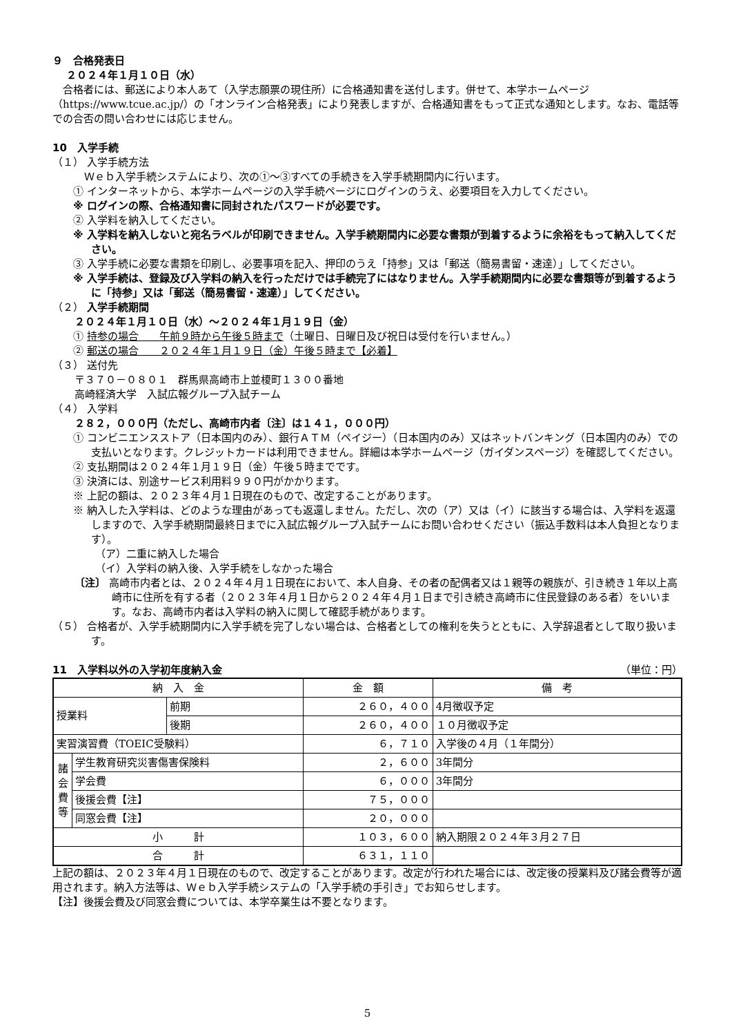９　合格発表日
２０２４年１月１０日（水）
合格者には、郵送により本人あて（入学志願票の現住所）に合格通知書を送付します。併せて、本学ホームページ（https://www.tcue.ac.jp/）の「オンライン合格発表」により発表しますが、合格通知書をもって正式な通知とします。なお、電話等での合否の問い合わせには応じません。
10　入学手続
（１） 入学手続方法
Ｗｅｂ入学手続システムにより、次の①～③すべての手続きを入学手続期間内に行います。
① インターネットから、本学ホームページの入学手続ページにログインのうえ、必要項目を入力してください。
※ ログインの際、合格通知書に同封されたパスワードが必要です。
② 入学料を納入してください。
※ 入学料を納入しないと宛名ラベルが印刷できません。入学手続期間内に必要な書類が到着するように余裕をもって納入してください。
③ 入学手続に必要な書類を印刷し、必要事項を記入、押印のうえ「持参」又は「郵送（簡易書留・速達）」してください。
※ 入学手続は、登録及び入学料の納入を行っただけでは手続完了にはなりません。入学手続期間内に必要な書類等が到着するように「持参」又は「郵送（簡易書留・速達）」してください。
（２） 入学手続期間
２０２４年１月１０日（水）～２０２４年１月１９日（金）
① 持参の場合　　午前９時から午後５時まで（土曜日、日曜日及び祝日は受付を行いません。）
② 郵送の場合　　２０２４年１月１９日（金）午後５時まで【必着】
（３） 送付先
〒３７０－０８０１　群馬県高崎市上並榎町１３００番地
高崎経済大学　入試広報グループ入試チーム
（４） 入学料
２８２，０００円（ただし、高崎市内者〔注〕は１４１，０００円）
① コンビニエンスストア（日本国内のみ）、銀行ＡＴＭ（ペイジー）（日本国内のみ）又はネットバンキング（日本国内のみ）での支払いとなります。クレジットカードは利用できません。詳細は本学ホームページ（ガイダンスページ）を確認してください。
② 支払期間は２０２４年１月１９日（金）午後５時までです。
③ 決済には、別途サービス利用料９９０円がかかります。
※ 上記の額は、２０２３年４月１日現在のもので、改定することがあります。
※ 納入した入学料は、どのような理由があっても返還しません。ただし、次の（ア）又は（イ）に該当する場合は、入学料を返還しますので、入学手続期間最終日までに入試広報グループ入試チームにお問い合わせください（振込手数料は本人負担となります）。
（ア）二重に納入した場合
（イ）入学料の納入後、入学手続をしなかった場合
〔注〕 高崎市内者とは、２０２４年４月１日現在において、本人自身、その者の配偶者又は１親等の親族が、引き続き１年以上高崎市に住所を有する者（２０２３年４月１日から２０２４年４月１日まで引き続き高崎市に住民登録のある者）をいいます。なお、高崎市内者は入学料の納入に関して確認手続があります。
（５） 合格者が、入学手続期間内に入学手続を完了しない場合は、合格者としての権利を失うとともに、入学辞退者として取り扱います。
11　入学料以外の入学初年度納入金 （単位：円）
| 納 入 金 | | | 金 額 | 備 考 |
| 授業料 | | 前期 | ２６０，４００ | 4月徴収予定 |
| | | 後期 | ２６０，４００ | １０月徴収予定 |
| 実習演習費（TOEIC受験料） | | | ６，７１０ | 入学後の４月（１年間分） |
| 諸会費等 | 学生教育研究災害傷害保険料 | | ２，６００ | 3年間分 |
| | 学会費 | | ６，０００ | 3年間分 |
| | 後援会費【注】 | | ７５，０００ | |
| | 同窓会費【注】 | | ２０，０００ | |
| 小 計 | | | １０３，６００ | 納入期限２０２４年３月２７日 |
| 合 計 | | | ６３１，１１０ | |
上記の額は、２０２３年４月１日現在のもので、改定することがあります。改定が行われた場合には、改定後の授業料及び諸会費等が適用されます。納入方法等は、Ｗｅｂ入学手続システムの「入学手続の手引き」でお知らせします。
【注】後援会費及び同窓会費については、本学卒業生は不要となります。
5